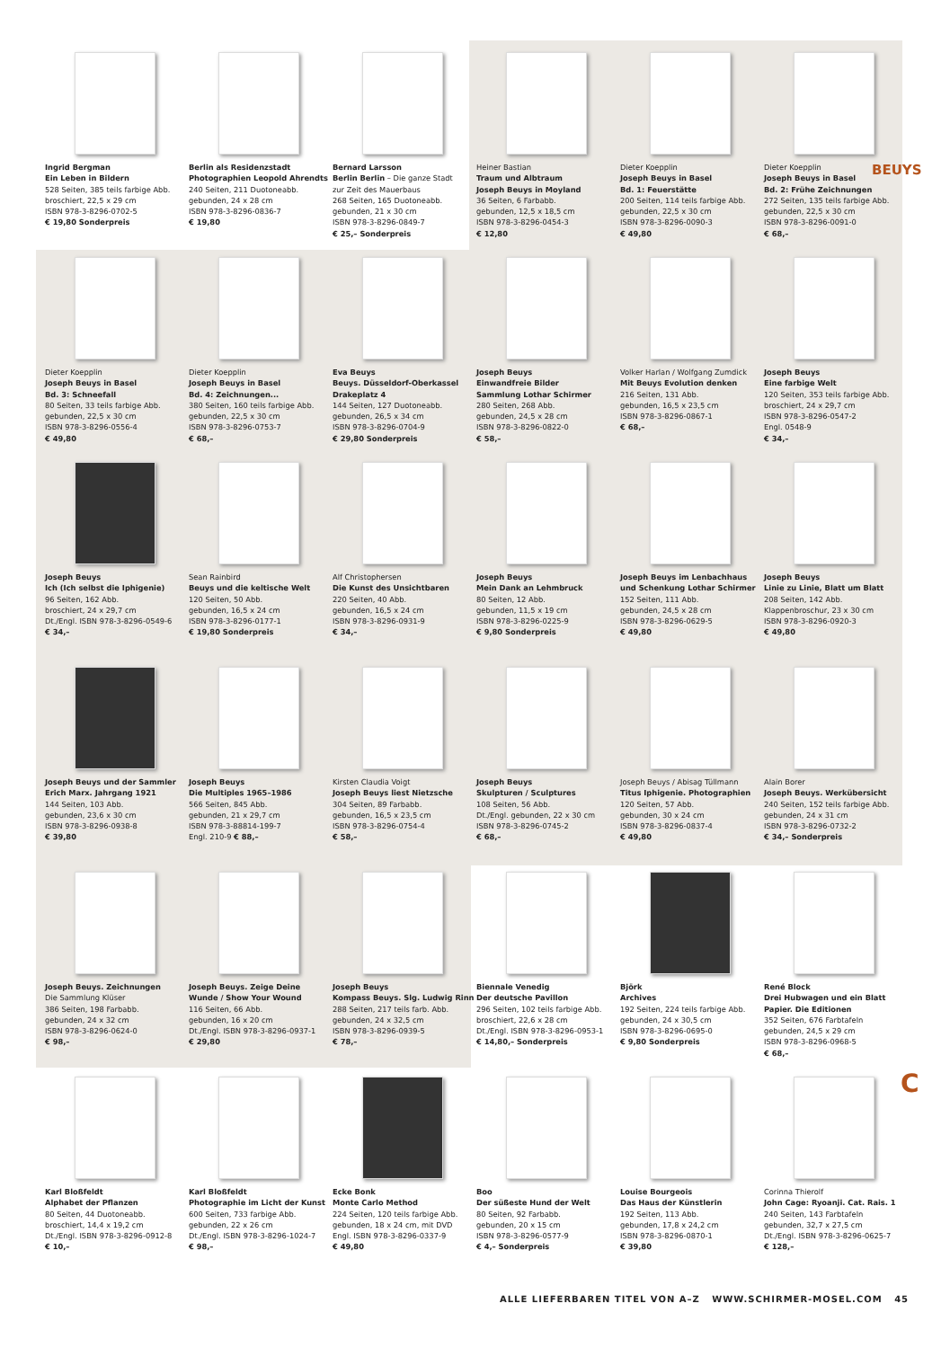BEUYS
Ingrid Bergman
Ein Leben in Bildern
528 Seiten, 385 teils farbige Abb.
broschiert, 22,5 x 29 cm
ISBN 978-3-8296-0702-5
€ 19,80 Sonderpreis
Berlin als Residenzstadt
Photographien Leopold Ahrendts
240 Seiten, 211 Duotoneabb.
gebunden, 24 x 28 cm
ISBN 978-3-8296-0836-7
€ 19,80
Bernard Larsson
Berlin Berlin – Die ganze Stadt
zur Zeit des Mauerbaus
268 Seiten, 165 Duotoneabb.
gebunden, 21 x 30 cm
ISBN 978-3-8296-0849-7
€ 25,– Sonderpreis
Heiner Bastian
Traum und Albtraum
Joseph Beuys in Moyland
36 Seiten, 6 Farbabb.
gebunden, 12,5 x 18,5 cm
ISBN 978-3-8296-0454-3
€ 12,80
Dieter Koepplin
Joseph Beuys in Basel
Bd. 1: Feuerstätte
200 Seiten, 114 teils farbige Abb.
gebunden, 22,5 x 30 cm
ISBN 978-3-8296-0090-3
€ 49,80
Dieter Koepplin
Joseph Beuys in Basel
Bd. 2: Frühe Zeichnungen
272 Seiten, 135 teils farbige Abb.
gebunden, 22,5 x 30 cm
ISBN 978-3-8296-0091-0
€ 68,–
Dieter Koepplin
Joseph Beuys in Basel
Bd. 3: Schneefall
80 Seiten, 33 teils farbige Abb.
gebunden, 22,5 x 30 cm
ISBN 978-3-8296-0556-4
€ 49,80
Dieter Koepplin
Joseph Beuys in Basel
Bd. 4: Zeichnungen...
380 Seiten, 160 teils farbige Abb.
gebunden, 22,5 x 30 cm
ISBN 978-3-8296-0753-7
€ 68,–
Eva Beuys
Beuys. Düsseldorf-Oberkassel
Drakeplatz 4
144 Seiten, 127 Duotoneabb.
gebunden, 26,5 x 34 cm
ISBN 978-3-8296-0704-9
€ 29,80 Sonderpreis
Joseph Beuys
Einwandfreie Bilder
Sammlung Lothar Schirmer
280 Seiten, 268 Abb.
gebunden, 24,5 x 28 cm
ISBN 978-3-8296-0822-0
€ 58,–
Volker Harlan / Wolfgang Zumdick
Mit Beuys Evolution denken
216 Seiten, 131 Abb.
gebunden, 16,5 x 23,5 cm
ISBN 978-3-8296-0867-1
€ 68,–
Joseph Beuys
Eine farbige Welt
120 Seiten, 353 teils farbige Abb.
broschiert, 24 x 29,7 cm
ISBN 978-3-8296-0547-2
Engl. 0548-9
€ 34,–
Joseph Beuys
Ich (Ich selbst die Iphigenie)
96 Seiten, 162 Abb.
broschiert, 24 x 29,7 cm
Dt./Engl. ISBN 978-3-8296-0549-6
€ 34,–
Sean Rainbird
Beuys und die keltische Welt
120 Seiten, 50 Abb.
gebunden, 16,5 x 24 cm
ISBN 978-3-8296-0177-1
€ 19,80 Sonderpreis
Alf Christophersen
Die Kunst des Unsichtbaren
220 Seiten, 40 Abb.
gebunden, 16,5 x 24 cm
ISBN 978-3-8296-0931-9
€ 34,–
Joseph Beuys
Mein Dank an Lehmbruck
80 Seiten, 12 Abb.
gebunden, 11,5 x 19 cm
ISBN 978-3-8296-0225-9
€ 9,80 Sonderpreis
Joseph Beuys im Lenbachhaus
und Schenkung Lothar Schirmer
152 Seiten, 111 Abb.
gebunden, 24,5 x 28 cm
ISBN 978-3-8296-0629-5
€ 49,80
Joseph Beuys
Linie zu Linie, Blatt um Blatt
208 Seiten, 142 Abb.
Klappenbroschur, 23 x 30 cm
ISBN 978-3-8296-0920-3
€ 49,80
Joseph Beuys und der Sammler
Erich Marx. Jahrgang 1921
144 Seiten, 103 Abb.
gebunden, 23,6 x 30 cm
ISBN 978-3-8296-0938-8
€ 39,80
Joseph Beuys
Die Multiples 1965–1986
566 Seiten, 845 Abb.
gebunden, 21 x 29,7 cm
ISBN 978-3-88814-199-7
Engl. 210-9 € 88,–
Kirsten Claudia Voigt
Joseph Beuys liest Nietzsche
304 Seiten, 89 Farbabb.
gebunden, 16,5 x 23,5 cm
ISBN 978-3-8296-0754-4
€ 58,–
Joseph Beuys
Skulpturen / Sculptures
108 Seiten, 56 Abb.
Dt./Engl. gebunden, 22 x 30 cm
ISBN 978-3-8296-0745-2
€ 68,–
Joseph Beuys / Abisag Tüllmann
Titus Iphigenie. Photographien
120 Seiten, 57 Abb.
gebunden, 30 x 24 cm
ISBN 978-3-8296-0837-4
€ 49,80
Alain Borer
Joseph Beuys. Werkübersicht
240 Seiten, 152 teils farbige Abb.
gebunden, 24 x 31 cm
ISBN 978-3-8296-0732-2
€ 34,– Sonderpreis
Joseph Beuys. Zeichnungen
Die Sammlung Klüser
386 Seiten, 198 Farbabb.
gebunden, 24 x 32 cm
ISBN 978-3-8296-0624-0
€ 98,–
Joseph Beuys. Zeige Deine
Wunde / Show Your Wound
116 Seiten, 66 Abb.
gebunden, 16 x 20 cm
Dt./Engl. ISBN 978-3-8296-0937-1
€ 29,80
Joseph Beuys
Kompass Beuys. Slg. Ludwig Rinn
288 Seiten, 217 teils farb. Abb.
gebunden, 24 x 32,5 cm
ISBN 978-3-8296-0939-5
€ 78,–
Biennale Venedig
Der deutsche Pavillon
296 Seiten, 102 teils farbige Abb.
broschiert, 22,6 x 28 cm
Dt./Engl. ISBN 978-3-8296-0953-1
€ 14,80,– Sonderpreis
Björk
Archives
192 Seiten, 224 teils farbige Abb.
gebunden, 24 x 30,5 cm
ISBN 978-3-8296-0695-0
€ 9,80 Sonderpreis
René Block
Drei Hubwagen und ein Blatt
Papier. Die Editionen
352 Seiten, 676 Farbtafeln
gebunden, 24,5 x 29 cm
ISBN 978-3-8296-0968-5
€ 68,–
Karl Bloßfeldt
Alphabet der Pflanzen
80 Seiten, 44 Duotoneabb.
broschiert, 14,4 x 19,2 cm
Dt./Engl. ISBN 978-3-8296-0912-8
€ 10,–
Karl Bloßfeldt
Photographie im Licht der Kunst
600 Seiten, 733 farbige Abb.
gebunden, 22 x 26 cm
Dt./Engl. ISBN 978-3-8296-1024-7
€ 98,–
Ecke Bonk
Monte Carlo Method
224 Seiten, 120 teils farbige Abb.
gebunden, 18 x 24 cm, mit DVD
Engl. ISBN 978-3-8296-0337-9
€ 49,80
Boo
Der süßeste Hund der Welt
80 Seiten, 92 Farbabb.
gebunden, 20 x 15 cm
ISBN 978-3-8296-0577-9
€ 4,– Sonderpreis
Louise Bourgeois
Das Haus der Künstlerin
192 Seiten, 113 Abb.
gebunden, 17,8 x 24,2 cm
ISBN 978-3-8296-0870-1
€ 39,80
Corinna Thierolf
John Cage: Ryoanji. Cat. Rais. 1
240 Seiten, 143 Farbtafeln
gebunden, 32,7 x 27,5 cm
Dt./Engl. ISBN 978-3-8296-0625-7
€ 128,–
C
ALLE LIEFERBAREN TITEL VON A–Z WWW.SCHIRMER-MOSEL.COM 45